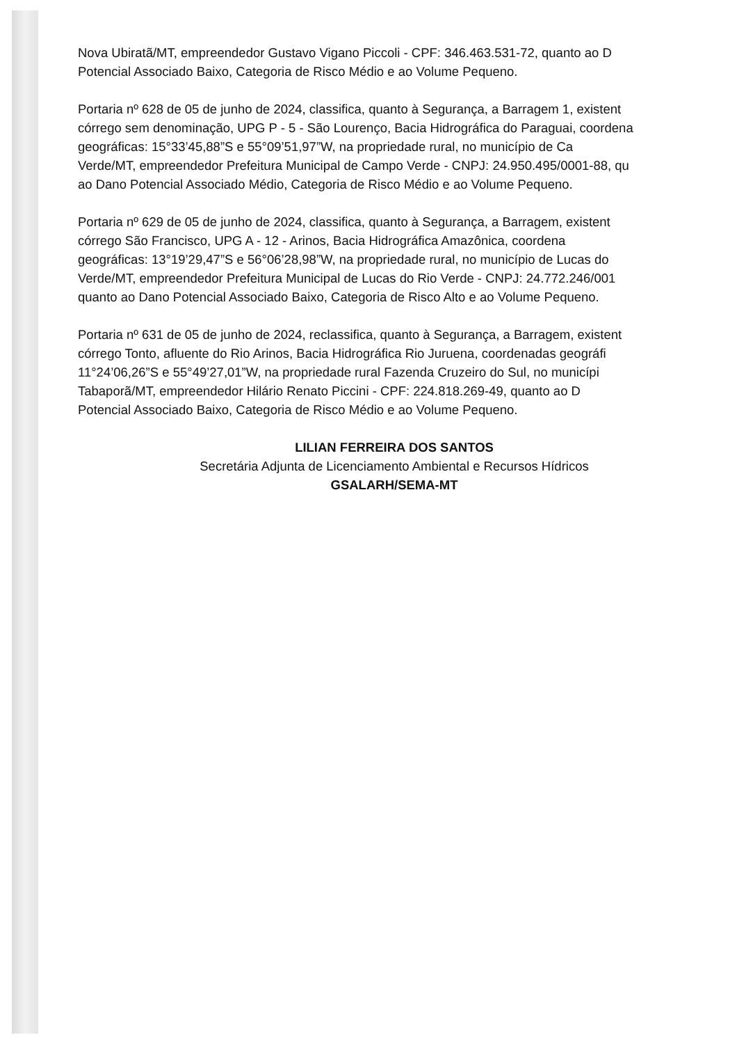Nova Ubiratã/MT, empreendedor Gustavo Vigano Piccoli - CPF: 346.463.531-72, quanto ao D
Potencial Associado Baixo, Categoria de Risco Médio e ao Volume Pequeno.
Portaria nº 628 de 05 de junho de 2024, classifica, quanto à Segurança, a Barragem 1, existent
córrego sem denominação, UPG P - 5 - São Lourenço, Bacia Hidrográfica do Paraguai, coordena
geográficas: 15°33’45,88”S e 55°09’51,97”W, na propriedade rural, no município de Ca
Verde/MT, empreendedor Prefeitura Municipal de Campo Verde - CNPJ: 24.950.495/0001-88, qu
ao Dano Potencial Associado Médio, Categoria de Risco Médio e ao Volume Pequeno.
Portaria nº 629 de 05 de junho de 2024, classifica, quanto à Segurança, a Barragem, existent
córrego São Francisco, UPG A - 12 - Arinos, Bacia Hidrográfica Amazônica, coordena
geográficas: 13°19’29,47”S e 56°06’28,98”W, na propriedade rural, no município de Lucas do
Verde/MT, empreendedor Prefeitura Municipal de Lucas do Rio Verde - CNPJ: 24.772.246/001
quanto ao Dano Potencial Associado Baixo, Categoria de Risco Alto e ao Volume Pequeno.
Portaria nº 631 de 05 de junho de 2024, reclassifica, quanto à Segurança, a Barragem, existent
córrego Tonto, afluente do Rio Arinos, Bacia Hidrográfica Rio Juruena, coordenadas geográfi
11°24’06,26”S e 55°49’27,01”W, na propriedade rural Fazenda Cruzeiro do Sul, no municípi
Tabaporã/MT, empreendedor Hilário Renato Piccini - CPF: 224.818.269-49, quanto ao D
Potencial Associado Baixo, Categoria de Risco Médio e ao Volume Pequeno.
LILIAN FERREIRA DOS SANTOS
Secretária Adjunta de Licenciamento Ambiental e Recursos Hídricos
GSALARH/SEMA-MT